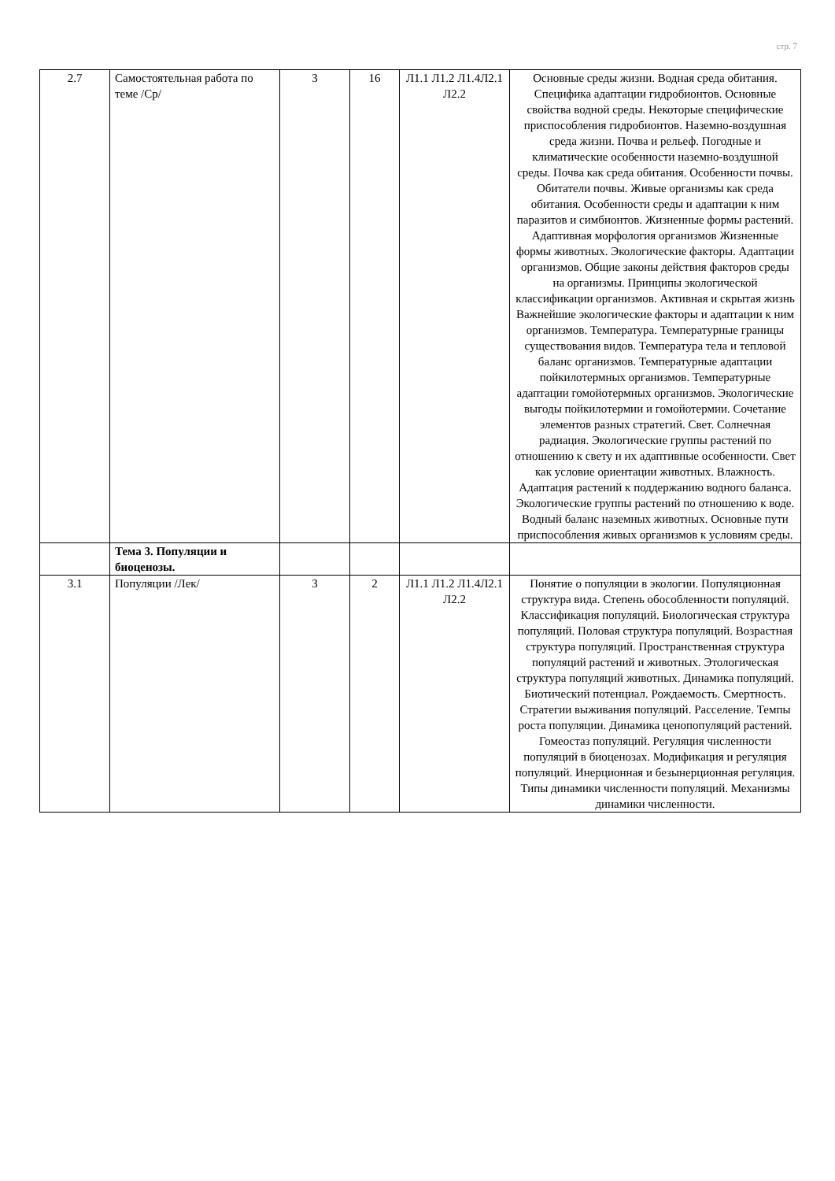стр. 7
| 2.7 | Самостоятельная работа по теме /Ср/ | 3 | 16 | Л1.1 Л1.2 Л1.4Л2.1 Л2.2 | Основные среды жизни. Водная среда обитания. Специфика адаптации гидробионтов. Основные свойства водной среды. Некоторые специфические приспособления гидробионтов. Наземно-воздушная среда жизни. Почва и рельеф. Погодные и климатические особенности наземно-воздушной среды. Почва как среда обитания. Особенности почвы. Обитатели почвы. Живые организмы как среда обитания. Особенности среды и адаптации к ним паразитов и симбионтов. Жизненные формы растений. Адаптивная морфология организмов Жизненные формы животных. Экологические факторы. Адаптации организмов. Общие законы действия факторов среды на организмы. Принципы экологической классификации организмов. Активная и скрытая жизнь Важнейшие экологические факторы и адаптации к ним организмов. Температура. Температурные границы существования видов. Температура тела и тепловой баланс организмов. Температурные адаптации пойкилотермных организмов. Температурные адаптации гомойотермных организмов. Экологические выгоды пойкилотермии и гомойотермии. Сочетание элементов разных стратегий. Свет. Солнечная радиация. Экологические группы растений по отношению к свету и их адаптивные особенности. Свет как условие ориентации животных. Влажность. Адаптация растений к поддержанию водного баланса. Экологические группы растений по отношению к воде. Водный баланс наземных животных. Основные пути приспособления живых организмов к условиям среды. |
| | Тема 3. Популяции и биоценозы. | | | | |
| 3.1 | Популяции /Лек/ | 3 | 2 | Л1.1 Л1.2 Л1.4Л2.1 Л2.2 | Понятие о популяции в экологии. Популяционная структура вида. Степень обособленности популяций. Классификация популяций. Биологическая структура популяций. Половая структура популяций. Возрастная структура популяций. Пространственная структура популяций растений и животных. Этологическая структура популяций животных. Динамика популяций. Биотический потенциал. Рождаемость. Смертность. Стратегии выживания популяций. Расселение. Темпы роста популяции. Динамика ценопопуляций растений. Гомеостаз популяций. Регуляция численности популяций в биоценозах. Модификация и регуляция популяций. Инерционная и безынерционная регуляция. Типы динамики численности популяций. Механизмы динамики численности. |